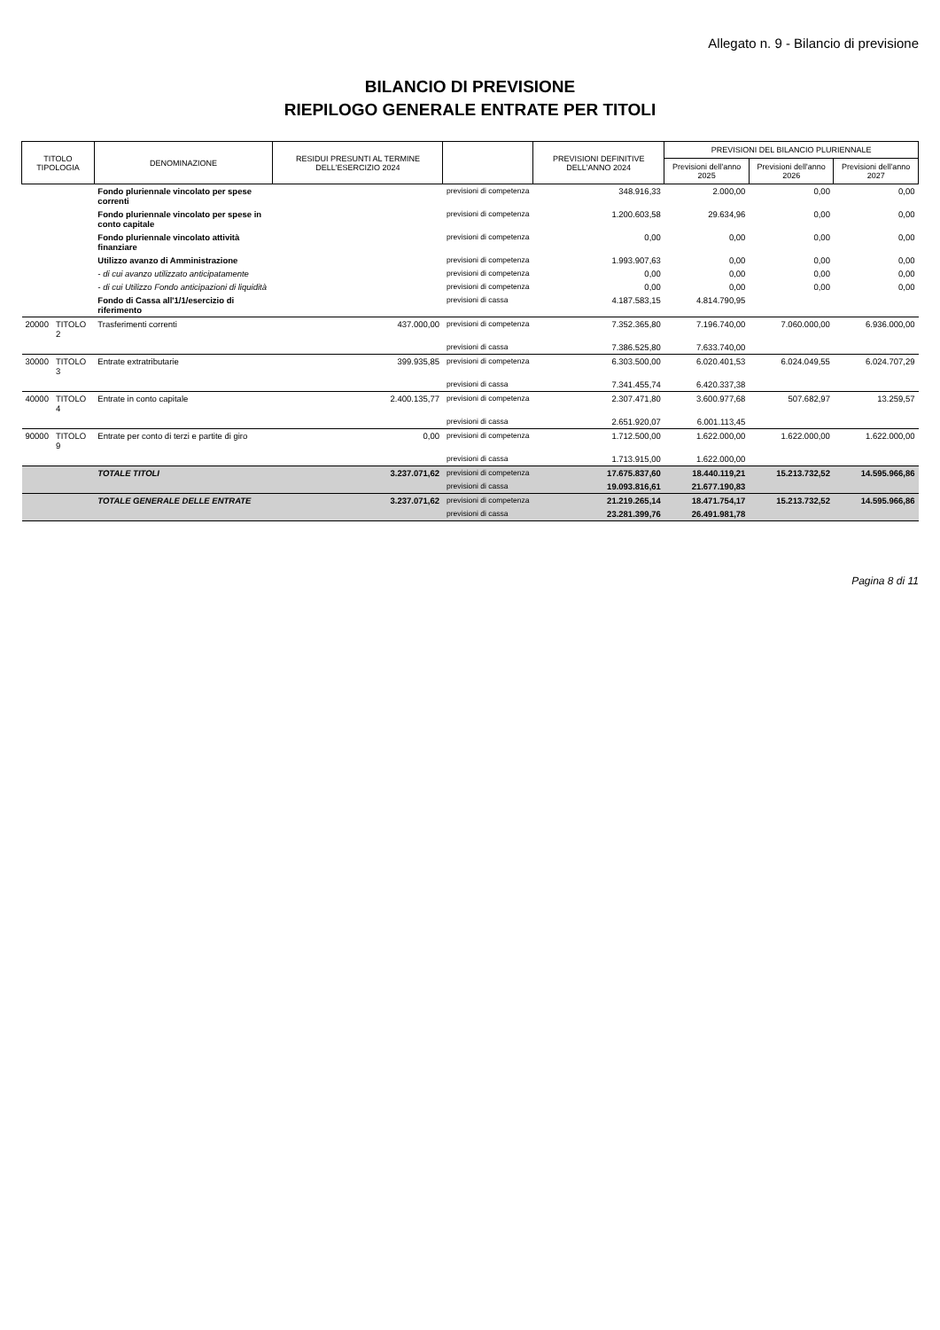Allegato n. 9 - Bilancio di previsione
BILANCIO DI PREVISIONE
RIEPILOGO GENERALE ENTRATE PER TITOLI
| TITOLO TIPOLOGIA | | DENOMINAZIONE | RESIDUI PRESUNTI AL TERMINE DELL'ESERCIZIO 2024 | | PREVISIONI DEFINITIVE DELL'ANNO 2024 | PREVISIONI DEL BILANCIO PLURIENNALE | | |
| --- | --- | --- | --- | --- | --- | --- | --- | --- |
| | | | | | | Previsioni dell'anno 2025 | Previsioni dell'anno 2026 | Previsioni dell'anno 2027 |
| | | Fondo pluriennale vincolato per spese correnti | | previsioni di competenza | 348.916,33 | 2.000,00 | 0,00 | 0,00 |
| | | Fondo pluriennale vincolato per spese in conto capitale | | previsioni di competenza | 1.200.603,58 | 29.634,96 | 0,00 | 0,00 |
| | | Fondo pluriennale vincolato attività finanziare | | previsioni di competenza | 0,00 | 0,00 | 0,00 | 0,00 |
| | | Utilizzo avanzo di Amministrazione | | previsioni di competenza | 1.993.907,63 | 0,00 | 0,00 | 0,00 |
| | | - di cui avanzo utilizzato anticipatamente | | previsioni di competenza | 0,00 | 0,00 | 0,00 | 0,00 |
| | | - di cui Utilizzo Fondo anticipazioni di liquidità | | previsioni di competenza | 0,00 | 0,00 | 0,00 | 0,00 |
| | | Fondo di Cassa all'1/1/esercizio di riferimento | | previsioni di cassa | 4.187.583,15 | 4.814.790,95 | | |
| 20000 | TITOLO 2 | Trasferimenti correnti | 437.000,00 | previsioni di competenza | 7.352.365,80 | 7.196.740,00 | 7.060.000,00 | 6.936.000,00 |
| | | | | previsioni di cassa | 7.386.525,80 | 7.633.740,00 | | |
| 30000 | TITOLO 3 | Entrate extratributarie | 399.935,85 | previsioni di competenza | 6.303.500,00 | 6.020.401,53 | 6.024.049,55 | 6.024.707,29 |
| | | | | previsioni di cassa | 7.341.455,74 | 6.420.337,38 | | |
| 40000 | TITOLO 4 | Entrate in conto capitale | 2.400.135,77 | previsioni di competenza | 2.307.471,80 | 3.600.977,68 | 507.682,97 | 13.259,57 |
| | | | | previsioni di cassa | 2.651.920,07 | 6.001.113,45 | | |
| 90000 | TITOLO 9 | Entrate per conto di terzi e partite di giro | 0,00 | previsioni di competenza | 1.712.500,00 | 1.622.000,00 | 1.622.000,00 | 1.622.000,00 |
| | | | | previsioni di cassa | 1.713.915,00 | 1.622.000,00 | | |
| | | TOTALE TITOLI | 3.237.071,62 | previsioni di competenza | 17.675.837,60 | 18.440.119,21 | 15.213.732,52 | 14.595.966,86 |
| | | | | previsioni di cassa | 19.093.816,61 | 21.677.190,83 | | |
| | | TOTALE GENERALE DELLE ENTRATE | 3.237.071,62 | previsioni di competenza | 21.219.265,14 | 18.471.754,17 | 15.213.732,52 | 14.595.966,86 |
| | | | | previsioni di cassa | 23.281.399,76 | 26.491.981,78 | | |
Pagina 8 di 11